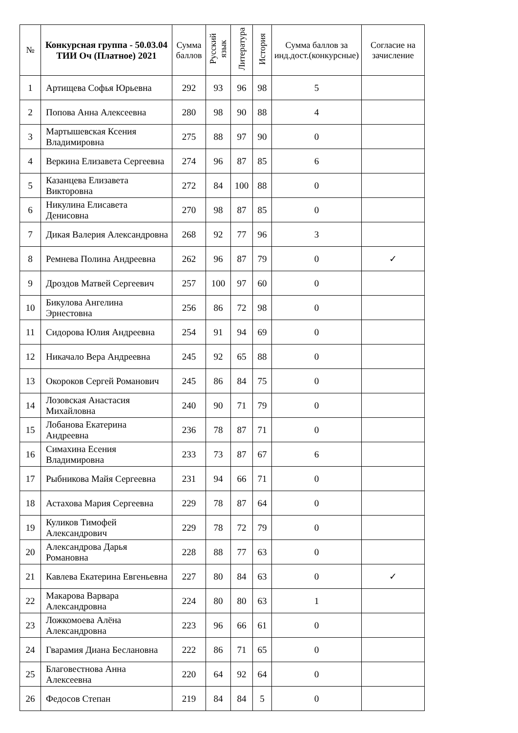| № | Конкурсная группа - 50.03.04 ТИИ Оч (Платное) 2021 | Сумма баллов | Русский язык | Литература | История | Сумма баллов за инд.дост.(конкурсные) | Согласие на зачисление |
| --- | --- | --- | --- | --- | --- | --- | --- |
| 1 | Артищева Софья Юрьевна | 292 | 93 | 96 | 98 | 5 | |
| 2 | Попова Анна Алексеевна | 280 | 98 | 90 | 88 | 4 | |
| 3 | Мартышевская Ксения Владимировна | 275 | 88 | 97 | 90 | 0 | |
| 4 | Веркина Елизавета Сергеевна | 274 | 96 | 87 | 85 | 6 | |
| 5 | Казанцева Елизавета Викторовна | 272 | 84 | 100 | 88 | 0 | |
| 6 | Никулина Елисавета Денисовна | 270 | 98 | 87 | 85 | 0 | |
| 7 | Дикая Валерия Александровна | 268 | 92 | 77 | 96 | 3 | |
| 8 | Ремнева Полина Андреевна | 262 | 96 | 87 | 79 | 0 | ✓ |
| 9 | Дроздов Матвей Сергеевич | 257 | 100 | 97 | 60 | 0 | |
| 10 | Бикулова Ангелина Эрнестовна | 256 | 86 | 72 | 98 | 0 | |
| 11 | Сидорова Юлия Андреевна | 254 | 91 | 94 | 69 | 0 | |
| 12 | Никачало Вера Андреевна | 245 | 92 | 65 | 88 | 0 | |
| 13 | Окороков Сергей Романович | 245 | 86 | 84 | 75 | 0 | |
| 14 | Лозовская Анастасия Михайловна | 240 | 90 | 71 | 79 | 0 | |
| 15 | Лобанова Екатерина Андреевна | 236 | 78 | 87 | 71 | 0 | |
| 16 | Симахина Есения Владимировна | 233 | 73 | 87 | 67 | 6 | |
| 17 | Рыбникова Майя Сергеевна | 231 | 94 | 66 | 71 | 0 | |
| 18 | Астахова Мария Сергеевна | 229 | 78 | 87 | 64 | 0 | |
| 19 | Куликов Тимофей Александрович | 229 | 78 | 72 | 79 | 0 | |
| 20 | Александрова Дарья Романовна | 228 | 88 | 77 | 63 | 0 | |
| 21 | Кавлева Екатерина Евгеньевна | 227 | 80 | 84 | 63 | 0 | ✓ |
| 22 | Макарова Варвара Александровна | 224 | 80 | 80 | 63 | 1 | |
| 23 | Ложкомоева Алёна Александровна | 223 | 96 | 66 | 61 | 0 | |
| 24 | Гварамия Диана Беслановна | 222 | 86 | 71 | 65 | 0 | |
| 25 | Благовестнова Анна Алексеевна | 220 | 64 | 92 | 64 | 0 | |
| 26 | Федосов Степан | 219 | 84 | 84 | 5 | 0 | |